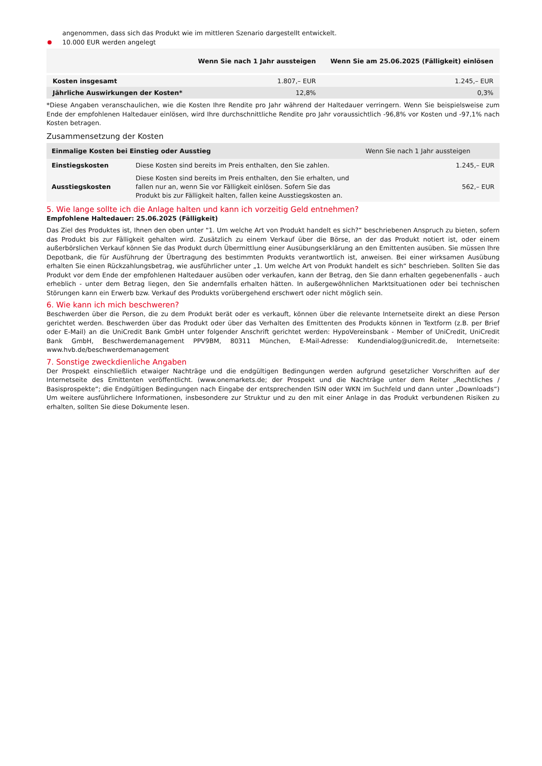angenommen, dass sich das Produkt wie im mittleren Szenario dargestellt entwickelt.
10.000 EUR werden angelegt
| | Wenn Sie nach 1 Jahr aussteigen | Wenn Sie am 25.06.2025 (Fälligkeit) einlösen |
| --- | --- | --- |
| Kosten insgesamt | 1.807,– EUR | 1.245,– EUR |
| Jährliche Auswirkungen der Kosten* | 12,8% | 0,3% |
*Diese Angaben veranschaulichen, wie die Kosten Ihre Rendite pro Jahr während der Haltedauer verringern. Wenn Sie beispielsweise zum Ende der empfohlenen Haltedauer einlösen, wird Ihre durchschnittliche Rendite pro Jahr voraussichtlich -96,8% vor Kosten und -97,1% nach Kosten betragen.
Zusammensetzung der Kosten
| Einmalige Kosten bei Einstieg oder Ausstieg | | Wenn Sie nach 1 Jahr aussteigen |
| --- | --- | --- |
| Einstiegskosten | Diese Kosten sind bereits im Preis enthalten, den Sie zahlen. | 1.245,– EUR |
| Ausstiegskosten | Diese Kosten sind bereits im Preis enthalten, den Sie erhalten, und fallen nur an, wenn Sie vor Fälligkeit einlösen. Sofern Sie das Produkt bis zur Fälligkeit halten, fallen keine Ausstiegskosten an. | 562,– EUR |
5. Wie lange sollte ich die Anlage halten und kann ich vorzeitig Geld entnehmen?
Empfohlene Haltedauer: 25.06.2025 (Fälligkeit)
Das Ziel des Produktes ist, Ihnen den oben unter "1. Um welche Art von Produkt handelt es sich?“ beschriebenen Anspruch zu bieten, sofern das Produkt bis zur Fälligkeit gehalten wird. Zusätzlich zu einem Verkauf über die Börse, an der das Produkt notiert ist, oder einem außerbörslichen Verkauf können Sie das Produkt durch Übermittlung einer Ausübungserklärung an den Emittenten ausüben. Sie müssen Ihre Depotbank, die für Ausführung der Übertragung des bestimmten Produkts verantwortlich ist, anweisen. Bei einer wirksamen Ausübung erhalten Sie einen Rückzahlungsbetrag, wie ausführlicher unter „1. Um welche Art von Produkt handelt es sich“ beschrieben. Sollten Sie das Produkt vor dem Ende der empfohlenen Haltedauer ausüben oder verkaufen, kann der Betrag, den Sie dann erhalten gegebenenfalls - auch erheblich - unter dem Betrag liegen, den Sie andernfalls erhalten hätten. In außergewöhnlichen Marktsituationen oder bei technischen Störungen kann ein Erwerb bzw. Verkauf des Produkts vorübergehend erschwert oder nicht möglich sein.
6. Wie kann ich mich beschweren?
Beschwerden über die Person, die zu dem Produkt berät oder es verkauft, können über die relevante Internetseite direkt an diese Person gerichtet werden. Beschwerden über das Produkt oder über das Verhalten des Emittenten des Produkts können in Textform (z.B. per Brief oder E-Mail) an die UniCredit Bank GmbH unter folgender Anschrift gerichtet werden: HypoVereinsbank - Member of UniCredit, UniCredit Bank GmbH, Beschwerdemanagement PPV9BM, 80311 München, E-Mail-Adresse: Kundendialog@unicredit.de, Internetseite: www.hvb.de/beschwerdemanagement
7. Sonstige zweckdienliche Angaben
Der Prospekt einschließlich etwaiger Nachträge und die endgültigen Bedingungen werden aufgrund gesetzlicher Vorschriften auf der Internetseite des Emittenten veröffentlicht. (www.onemarkets.de; der Prospekt und die Nachträge unter dem Reiter „Rechtliches / Basisprospekte“; die Endgültigen Bedingungen nach Eingabe der entsprechenden ISIN oder WKN im Suchfeld und dann unter „Downloads“) Um weitere ausführlichere Informationen, insbesondere zur Struktur und zu den mit einer Anlage in das Produkt verbundenen Risiken zu erhalten, sollten Sie diese Dokumente lesen.